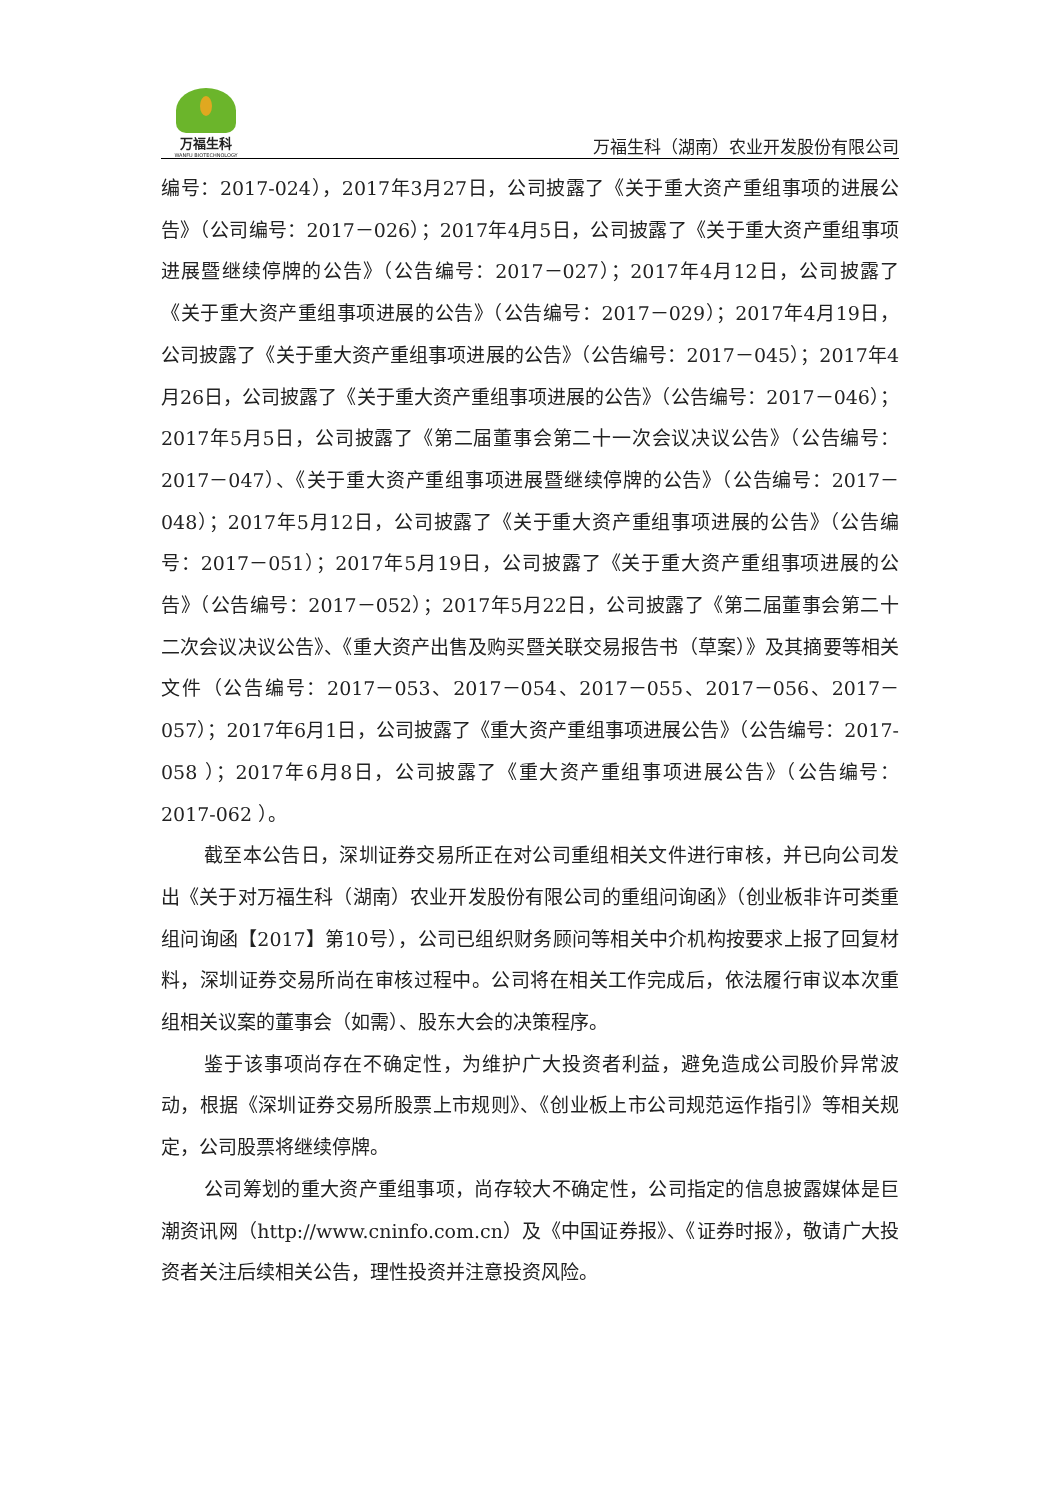万福生科
WANFU BIOTECHNOLOGY
万福生科（湖南）农业开发股份有限公司
编号：2017-024），2017年3月27日，公司披露了《关于重大资产重组事项的进展公告》（公司编号：2017－026）；2017年4月5日，公司披露了《关于重大资产重组事项进展暨继续停牌的公告》（公告编号：2017－027）；2017年4月12日，公司披露了《关于重大资产重组事项进展的公告》（公告编号：2017－029）；2017年4月19日，公司披露了《关于重大资产重组事项进展的公告》（公告编号：2017－045）；2017年4月26日，公司披露了《关于重大资产重组事项进展的公告》（公告编号：2017－046）；2017年5月5日，公司披露了《第二届董事会第二十一次会议决议公告》（公告编号：2017－047）、《关于重大资产重组事项进展暨继续停牌的公告》（公告编号：2017－048）；2017年5月12日，公司披露了《关于重大资产重组事项进展的公告》（公告编号：2017－051）；2017年5月19日，公司披露了《关于重大资产重组事项进展的公告》（公告编号：2017－052）；2017年5月22日，公司披露了《第二届董事会第二十二次会议决议公告》、《重大资产出售及购买暨关联交易报告书（草案）》及其摘要等相关文件（公告编号：2017－053、2017－054、2017－055、2017－056、2017－057）；2017年6月1日，公司披露了《重大资产重组事项进展公告》（公告编号：2017-058 ）；2017年6月8日，公司披露了《重大资产重组事项进展公告》（公告编号：2017-062 ）。
截至本公告日，深圳证券交易所正在对公司重组相关文件进行审核，并已向公司发出《关于对万福生科（湖南）农业开发股份有限公司的重组问询函》（创业板非许可类重组问询函【2017】第10号），公司已组织财务顾问等相关中介机构按要求上报了回复材料，深圳证券交易所尚在审核过程中。公司将在相关工作完成后，依法履行审议本次重组相关议案的董事会（如需）、股东大会的决策程序。
鉴于该事项尚存在不确定性，为维护广大投资者利益，避免造成公司股价异常波动，根据《深圳证券交易所股票上市规则》、《创业板上市公司规范运作指引》等相关规定，公司股票将继续停牌。
公司筹划的重大资产重组事项，尚存较大不确定性，公司指定的信息披露媒体是巨潮资讯网（http://www.cninfo.com.cn）及《中国证券报》、《证券时报》，敬请广大投资者关注后续相关公告，理性投资并注意投资风险。